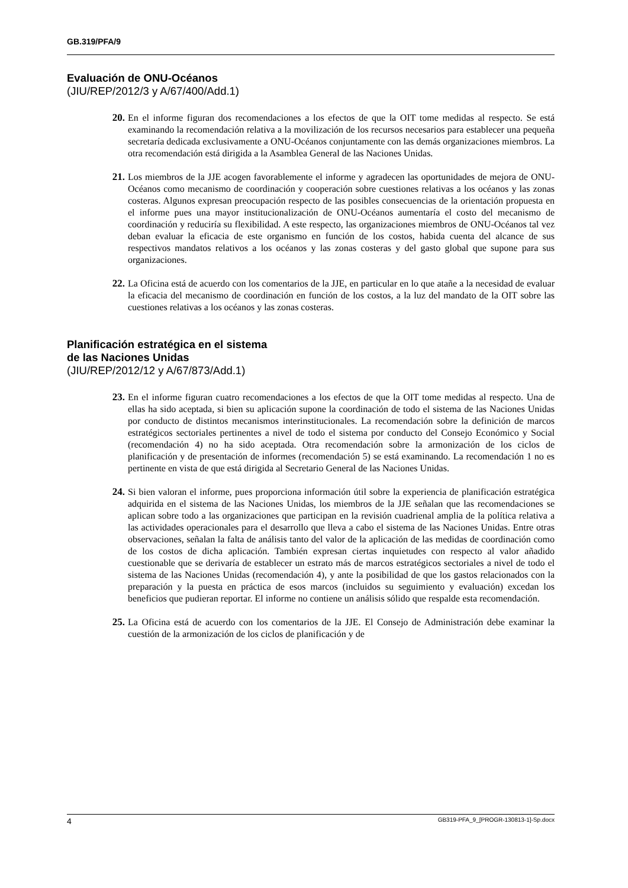GB.319/PFA/9
Evaluación de ONU-Océanos
(JIU/REP/2012/3 y A/67/400/Add.1)
20. En el informe figuran dos recomendaciones a los efectos de que la OIT tome medidas al respecto. Se está examinando la recomendación relativa a la movilización de los recursos necesarios para establecer una pequeña secretaría dedicada exclusivamente a ONU-Océanos conjuntamente con las demás organizaciones miembros. La otra recomendación está dirigida a la Asamblea General de las Naciones Unidas.
21. Los miembros de la JJE acogen favorablemente el informe y agradecen las oportunidades de mejora de ONU-Océanos como mecanismo de coordinación y cooperación sobre cuestiones relativas a los océanos y las zonas costeras. Algunos expresan preocupación respecto de las posibles consecuencias de la orientación propuesta en el informe pues una mayor institucionalización de ONU-Océanos aumentaría el costo del mecanismo de coordinación y reduciría su flexibilidad. A este respecto, las organizaciones miembros de ONU-Océanos tal vez deban evaluar la eficacia de este organismo en función de los costos, habida cuenta del alcance de sus respectivos mandatos relativos a los océanos y las zonas costeras y del gasto global que supone para sus organizaciones.
22. La Oficina está de acuerdo con los comentarios de la JJE, en particular en lo que atañe a la necesidad de evaluar la eficacia del mecanismo de coordinación en función de los costos, a la luz del mandato de la OIT sobre las cuestiones relativas a los océanos y las zonas costeras.
Planificación estratégica en el sistema
de las Naciones Unidas
(JIU/REP/2012/12 y A/67/873/Add.1)
23. En el informe figuran cuatro recomendaciones a los efectos de que la OIT tome medidas al respecto. Una de ellas ha sido aceptada, si bien su aplicación supone la coordinación de todo el sistema de las Naciones Unidas por conducto de distintos mecanismos interinstitucionales. La recomendación sobre la definición de marcos estratégicos sectoriales pertinentes a nivel de todo el sistema por conducto del Consejo Económico y Social (recomendación 4) no ha sido aceptada. Otra recomendación sobre la armonización de los ciclos de planificación y de presentación de informes (recomendación 5) se está examinando. La recomendación 1 no es pertinente en vista de que está dirigida al Secretario General de las Naciones Unidas.
24. Si bien valoran el informe, pues proporciona información útil sobre la experiencia de planificación estratégica adquirida en el sistema de las Naciones Unidas, los miembros de la JJE señalan que las recomendaciones se aplican sobre todo a las organizaciones que participan en la revisión cuadrienal amplia de la política relativa a las actividades operacionales para el desarrollo que lleva a cabo el sistema de las Naciones Unidas. Entre otras observaciones, señalan la falta de análisis tanto del valor de la aplicación de las medidas de coordinación como de los costos de dicha aplicación. También expresan ciertas inquietudes con respecto al valor añadido cuestionable que se derivaría de establecer un estrato más de marcos estratégicos sectoriales a nivel de todo el sistema de las Naciones Unidas (recomendación 4), y ante la posibilidad de que los gastos relacionados con la preparación y la puesta en práctica de esos marcos (incluidos su seguimiento y evaluación) excedan los beneficios que pudieran reportar. El informe no contiene un análisis sólido que respalde esta recomendación.
25. La Oficina está de acuerdo con los comentarios de la JJE. El Consejo de Administración debe examinar la cuestión de la armonización de los ciclos de planificación y de
4 GB319-PFA_9_[PROGR-130813-1]-Sp.docx